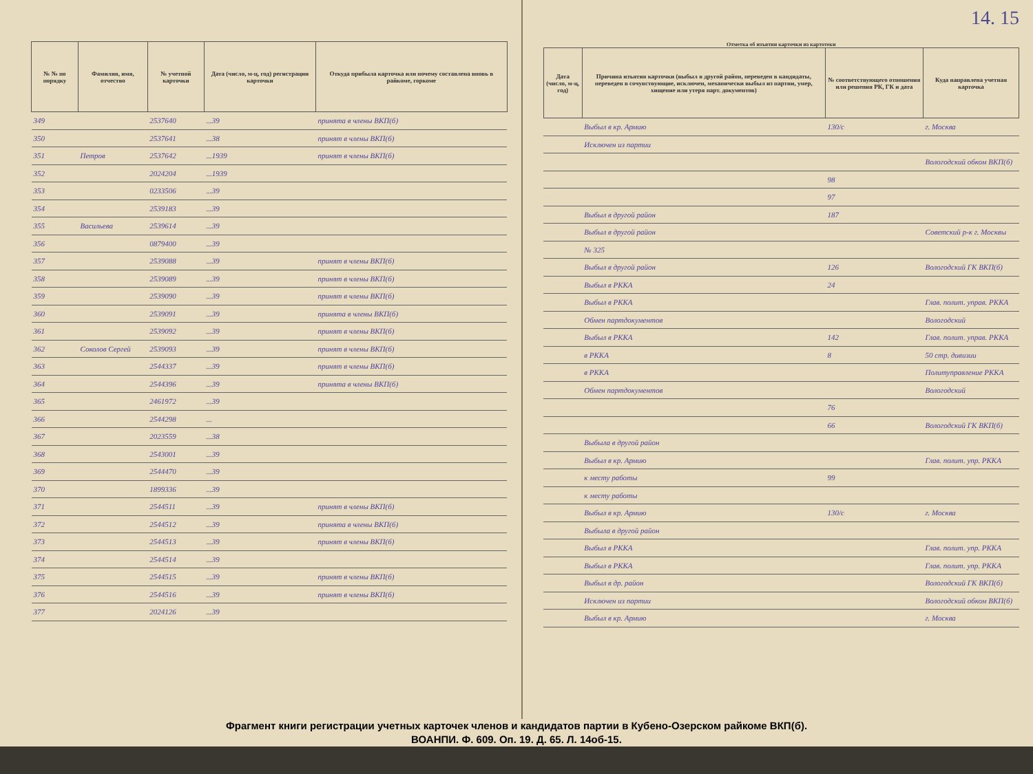| № № по порядку | Фамилия, имя, отчество | № учетной карточки | Дата (число, м-ц, год) регистрации карточки | Откуда прибыла карточка или почему составлена вновь в райкоме, горкоме |
| --- | --- | --- | --- | --- |
| 349 | | 2537640 | ...39 | принята в члены ВКП(б) |
| 350 | | 2537641 | ...38 | принят в члены ВКП(б) |
| 351 | Петров | 2537642 | ...1939 | принят в члены ВКП(б) |
| 352 | | 2024204 | ...1939 | |
| 353 | | 0233506 | ...39 | |
| 354 | | 2539183 | ...39 | |
| 355 | Васильева | 2539614 | ...39 | |
| 356 | | 0879400 | ...39 | |
| 357 | | 2539088 | ...39 | принят в члены ВКП(б) |
| 358 | | 2539089 | ...39 | принят в члены ВКП(б) |
| 359 | | 2539090 | ...39 | принят в члены ВКП(б) |
| 360 | | 2539091 | ...39 | принята в члены ВКП(б) |
| 361 | | 2539092 | ...39 | принят в члены ВКП(б) |
| 362 | Соколов Сергей | 2539093 | ...39 | принят в члены ВКП(б) |
| 363 | | 2544337 | ...39 | принят в члены ВКП(б) |
| 364 | | 2544396 | ...39 | принята в члены ВКП(б) |
| 365 | | 2461972 | ...39 | |
| 366 | | 2544298 | ... | |
| 367 | | 2023559 | ...38 | |
| 368 | | 2543001 | ...39 | |
| 369 | | 2544470 | ...39 | |
| 370 | | 1899336 | ...39 | |
| 371 | | 2544511 | ...39 | принят в члены ВКП(б) |
| 372 | | 2544512 | ...39 | принята в члены ВКП(б) |
| 373 | | 2544513 | ...39 | принят в члены ВКП(б) |
| 374 | | 2544514 | ...39 | |
| 375 | | 2544515 | ...39 | принят в члены ВКП(б) |
| 376 | | 2544516 | ...39 | принят в члены ВКП(б) |
| 377 | | 2024126 | ...39 | |
14. 15
Отметка об изъятии карточки из картотеки
| Дата (число, м-ц, год) | Причина изъятия карточки (выбыл в другой район, переведен в кандидаты, переведен в сочувствующие, исключен, механически выбыл из партии, умер, хищение или утеря парт. документов) | № соответствующего отношения или решения РК, ГК и дата | Куда направлена учетная карточка |
| --- | --- | --- | --- |
| | Выбыл в кр. Армию | 130/с | г. Москва |
| | Исключен из партии | | |
| | | | Вологодский обком ВКП(б) |
| | | 98 | |
| | | 97 | |
| | Выбыл в другой район | 187 | |
| | Выбыл в другой район | | Советский р-к г. Москвы |
| | № 325 | | |
| | Выбыл в другой район | 126 | Вологодский ГК ВКП(б) |
| | Выбыл в РККА | 24 | |
| | Выбыл в РККА | | Глав. полит. управ. РККА |
| | Обмен партдокументов | | Вологодский |
| | Выбыл в РККА | 142 | Глав. полит. управ. РККА |
| | в РККА | 8 | 50 стр. дивизии |
| | в РККА | | Политуправление РККА |
| | Обмен партдокументов | | Вологодский |
| | | 76 | |
| | | 66 | Вологодский ГК ВКП(б) |
| | Выбыла в другой район | | |
| | Выбыл в кр. Армию | | Глав. полит. упр. РККА |
| | к месту работы | 99 | |
| | к месту работы | | |
| | Выбыл в кр. Армию | 130/с | г. Москва |
| | Выбыла в другой район | | |
| | Выбыл в РККА | | Глав. полит. упр. РККА |
| | Выбыл в РККА | | Глав. полит. упр. РККА |
| | Выбыл в др. район | | Вологодский ГК ВКП(б) |
| | Исключен из партии | | Вологодский обком ВКП(б) |
| | Выбыл в кр. Армию | | г. Москва |
Фрагмент книги регистрации учетных карточек членов и кандидатов партии в Кубено-Озерском райкоме ВКП(б).
ВОАНПИ. Ф. 609. Оп. 19. Д. 65. Л. 14об-15.